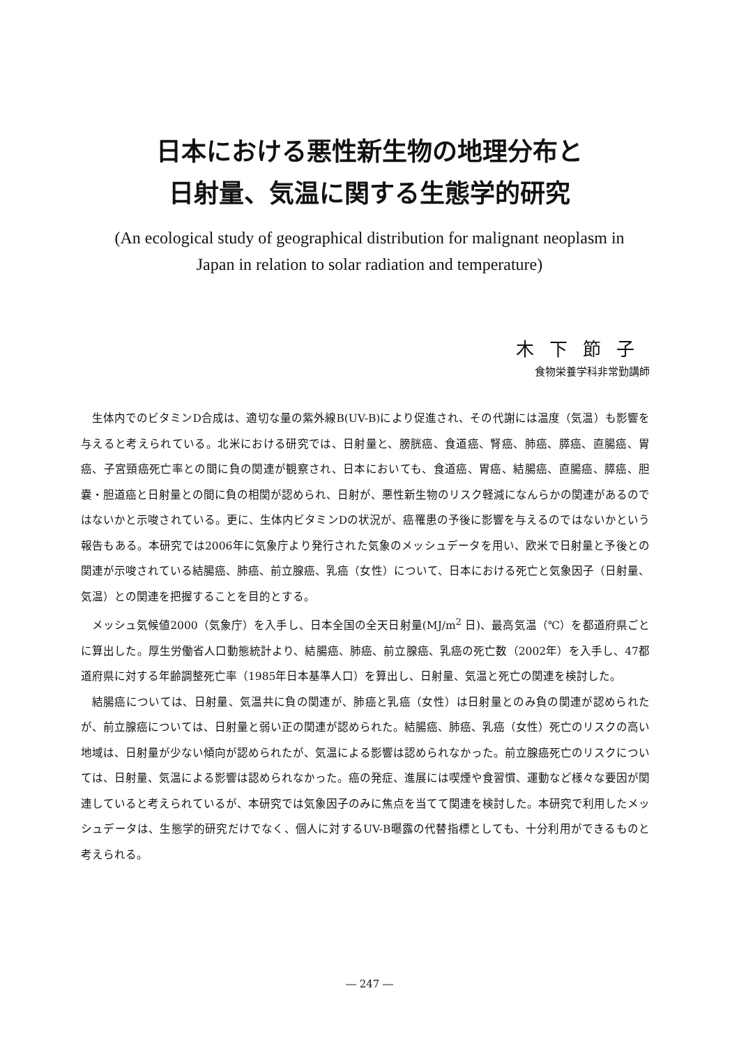日本における悪性新生物の地理分布と
日射量、気温に関する生態学的研究
(An ecological study of geographical distribution for malignant neoplasm in
Japan in relation to solar radiation and temperature)
木下節子
食物栄養学科非常勤講師
生体内でのビタミンD合成は、適切な量の紫外線B(UV-B)により促進され、その代謝には温度（気温）も影響を与えると考えられている。北米における研究では、日射量と、膀胱癌、食道癌、腎癌、肺癌、膵癌、直腸癌、胃癌、子宮頸癌死亡率との間に負の関連が観察され、日本においても、食道癌、胃癌、結腸癌、直腸癌、膵癌、胆嚢・胆道癌と日射量との間に負の相関が認められ、日射が、悪性新生物のリスク軽減になんらかの関連があるのではないかと示唆されている。更に、生体内ビタミンDの状況が、癌罹患の予後に影響を与えるのではないかという報告もある。本研究では2006年に気象庁より発行された気象のメッシュデータを用い、欧米で日射量と予後との関連が示唆されている結腸癌、肺癌、前立腺癌、乳癌（女性）について、日本における死亡と気象因子（日射量、気温）との関連を把握することを目的とする。
メッシュ気候値2000（気象庁）を入手し、日本全国の全天日射量(MJ/m<sup>2</sup> 日)、最高気温（℃）を都道府県ごとに算出した。厚生労働省人口動態統計より、結腸癌、肺癌、前立腺癌、乳癌の死亡数（2002年）を入手し、47都道府県に対する年齢調整死亡率（1985年日本基準人口）を算出し、日射量、気温と死亡の関連を検討した。
結腸癌については、日射量、気温共に負の関連が、肺癌と乳癌（女性）は日射量とのみ負の関連が認められたが、前立腺癌については、日射量と弱い正の関連が認められた。結腸癌、肺癌、乳癌（女性）死亡のリスクの高い地域は、日射量が少ない傾向が認められたが、気温による影響は認められなかった。前立腺癌死亡のリスクについては、日射量、気温による影響は認められなかった。癌の発症、進展には喫煙や食習慣、運動など様々な要因が関連していると考えられているが、本研究では気象因子のみに焦点を当てて関連を検討した。本研究で利用したメッシュデータは、生態学的研究だけでなく、個人に対するUV-B曝露の代替指標としても、十分利用ができるものと考えられる。
― 247 ―